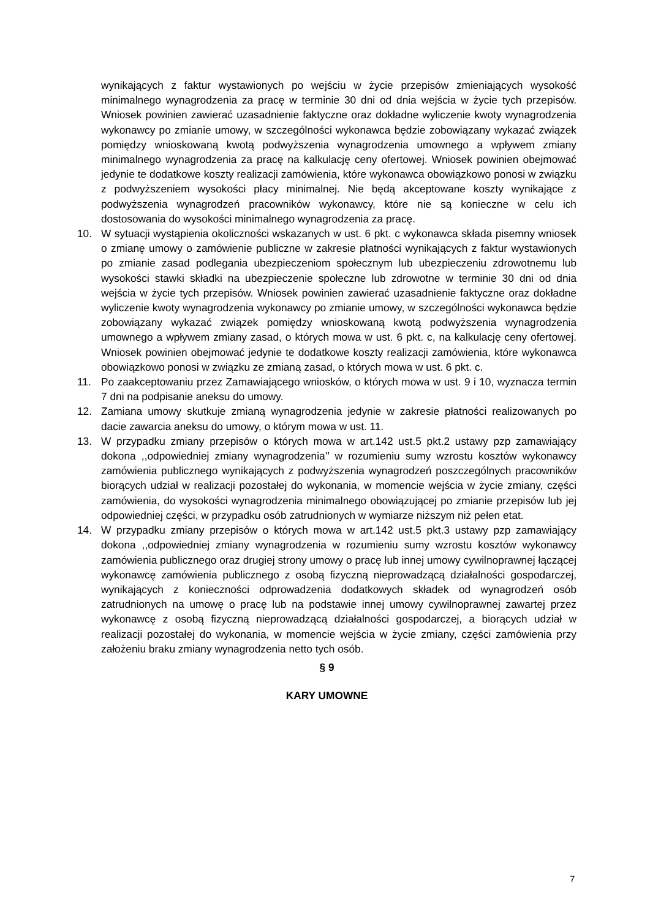wynikających z faktur wystawionych po wejściu w życie przepisów zmieniających wysokość minimalnego wynagrodzenia za pracę w terminie 30 dni od dnia wejścia w życie tych przepisów. Wniosek powinien zawierać uzasadnienie faktyczne oraz dokładne wyliczenie kwoty wynagrodzenia wykonawcy po zmianie umowy, w szczególności wykonawca będzie zobowiązany wykazać związek pomiędzy wnioskowaną kwotą podwyższenia wynagrodzenia umownego a wpływem zmiany minimalnego wynagrodzenia za pracę na kalkulację ceny ofertowej. Wniosek powinien obejmować jedynie te dodatkowe koszty realizacji zamówienia, które wykonawca obowiązkowo ponosi w związku z podwyższeniem wysokości płacy minimalnej. Nie będą akceptowane koszty wynikające z podwyższenia wynagrodzeń pracowników wykonawcy, które nie są konieczne w celu ich dostosowania do wysokości minimalnego wynagrodzenia za pracę.
10. W sytuacji wystąpienia okoliczności wskazanych w ust. 6 pkt. c wykonawca składa pisemny wniosek o zmianę umowy o zamówienie publiczne w zakresie płatności wynikających z faktur wystawionych po zmianie zasad podlegania ubezpieczeniom społecznym lub ubezpieczeniu zdrowotnemu lub wysokości stawki składki na ubezpieczenie społeczne lub zdrowotne w terminie 30 dni od dnia wejścia w życie tych przepisów. Wniosek powinien zawierać uzasadnienie faktyczne oraz dokładne wyliczenie kwoty wynagrodzenia wykonawcy po zmianie umowy, w szczególności wykonawca będzie zobowiązany wykazać związek pomiędzy wnioskowaną kwotą podwyższenia wynagrodzenia umownego a wpływem zmiany zasad, o których mowa w ust. 6 pkt. c, na kalkulację ceny ofertowej. Wniosek powinien obejmować jedynie te dodatkowe koszty realizacji zamówienia, które wykonawca obowiązkowo ponosi w związku ze zmianą zasad, o których mowa w ust. 6 pkt. c.
11. Po zaakceptowaniu przez Zamawiającego wniosków, o których mowa w ust. 9 i 10, wyznacza termin 7 dni na podpisanie aneksu do umowy.
12. Zamiana umowy skutkuje zmianą wynagrodzenia jedynie w zakresie płatności realizowanych po dacie zawarcia aneksu do umowy, o którym mowa w ust. 11.
13. W przypadku zmiany przepisów o których mowa w art.142 ust.5 pkt.2 ustawy pzp zamawiający dokona ,,odpowiedniej zmiany wynagrodzenia’’ w rozumieniu sumy wzrostu kosztów wykonawcy zamówienia publicznego wynikających z podwyższenia wynagrodzeń poszczególnych pracowników biorących udział w realizacji pozostałej do wykonania, w momencie wejścia w życie zmiany, części zamówienia, do wysokości wynagrodzenia minimalnego obowiązującej po zmianie przepisów lub jej odpowiedniej części, w przypadku osób zatrudnionych w wymiarze niższym niż pełen etat.
14. W przypadku zmiany przepisów o których mowa w art.142 ust.5 pkt.3 ustawy pzp zamawiający dokona ,,odpowiedniej zmiany wynagrodzenia w rozumieniu sumy wzrostu kosztów wykonawcy zamówienia publicznego oraz drugiej strony umowy o pracę lub innej umowy cywilnoprawnej łączącej wykonawcę zamówienia publicznego z osobą fizyczną nieprowadzącą działalności gospodarczej, wynikających z konieczności odprowadzenia dodatkowych składek od wynagrodzeń osób zatrudnionych na umowę o pracę lub na podstawie innej umowy cywilnoprawnej zawartej przez wykonawcę z osobą fizyczną nieprowadzącą działalności gospodarczej, a biorących udział w realizacji pozostałej do wykonania, w momencie wejścia w życie zmiany, części zamówienia przy założeniu braku zmiany wynagrodzenia netto tych osób.
§ 9
KARY UMOWNE
7